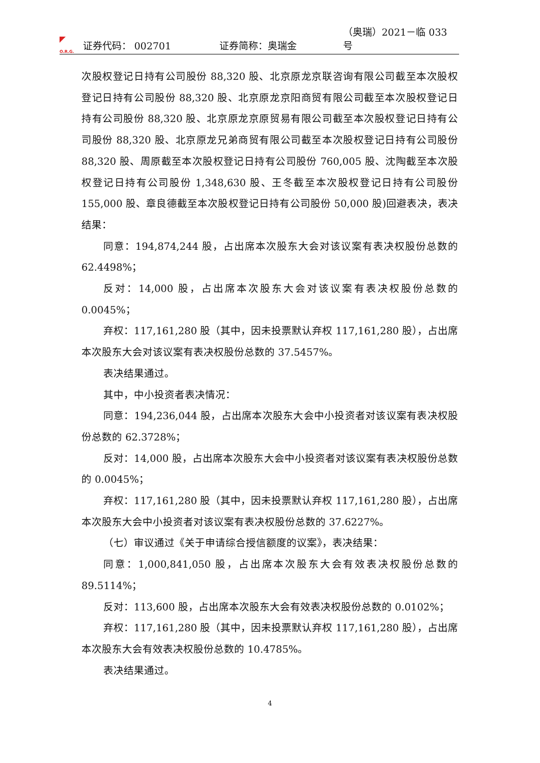O.R.G.
证券代码： 002701 证券简称：奥瑞金 （奥瑞）2021－临 033 号
次股权登记日持有公司股份 88,320 股、北京原龙京联咨询有限公司截至本次股权登记日持有公司股份 88,320 股、北京原龙京阳商贸有限公司截至本次股权登记日持有公司股份 88,320 股、北京原龙京原贸易有限公司截至本次股权登记日持有公司股份 88,320 股、北京原龙兄弟商贸有限公司截至本次股权登记日持有公司股份 88,320 股、周原截至本次股权登记日持有公司股份 760,005 股、沈陶截至本次股权登记日持有公司股份 1,348,630 股、王冬截至本次股权登记日持有公司股份 155,000 股、章良德截至本次股权登记日持有公司股份 50,000 股)回避表决，表决结果：
同意：194,874,244 股，占出席本次股东大会对该议案有表决权股份总数的 62.4498%；
反对：14,000 股，占出席本次股东大会对该议案有表决权股份总数的 0.0045%；
弃权：117,161,280 股（其中，因未投票默认弃权 117,161,280 股），占出席本次股东大会对该议案有表决权股份总数的 37.5457%。
表决结果通过。
其中，中小投资者表决情况：
同意：194,236,044 股，占出席本次股东大会中小投资者对该议案有表决权股份总数的 62.3728%；
反对：14,000 股，占出席本次股东大会中小投资者对该议案有表决权股份总数的 0.0045%；
弃权：117,161,280 股（其中，因未投票默认弃权 117,161,280 股），占出席本次股东大会中小投资者对该议案有表决权股份总数的 37.6227%。
（七）审议通过《关于申请综合授信额度的议案》，表决结果：
同意：1,000,841,050 股，占出席本次股东大会有效表决权股份总数的 89.5114%；
反对：113,600 股，占出席本次股东大会有效表决权股份总数的 0.0102%；
弃权：117,161,280 股（其中，因未投票默认弃权 117,161,280 股），占出席本次股东大会有效表决权股份总数的 10.4785%。
表决结果通过。
4